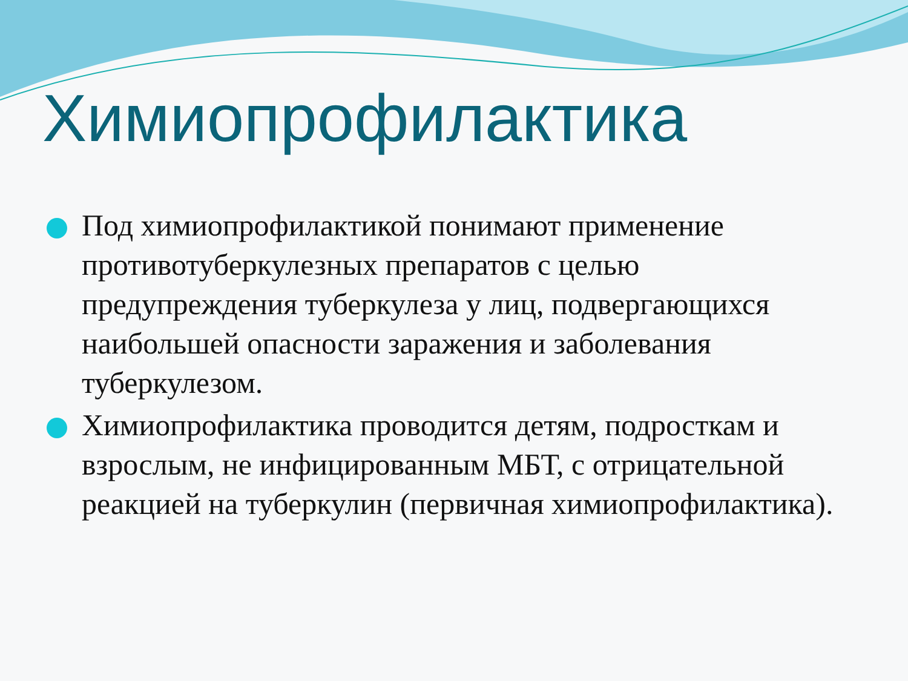Химиопрофилактика
Под химиопрофилактикой понимают применение противотуберкулезных препаратов с целью предупреждения туберкулеза у лиц, подвергающихся наибольшей опасности заражения и заболевания туберкулезом.
Химиопрофилактика проводится детям, подросткам и взрослым, не инфицированным МБТ, с отрицательной реакцией на туберкулин (первичная химиопрофилактика).